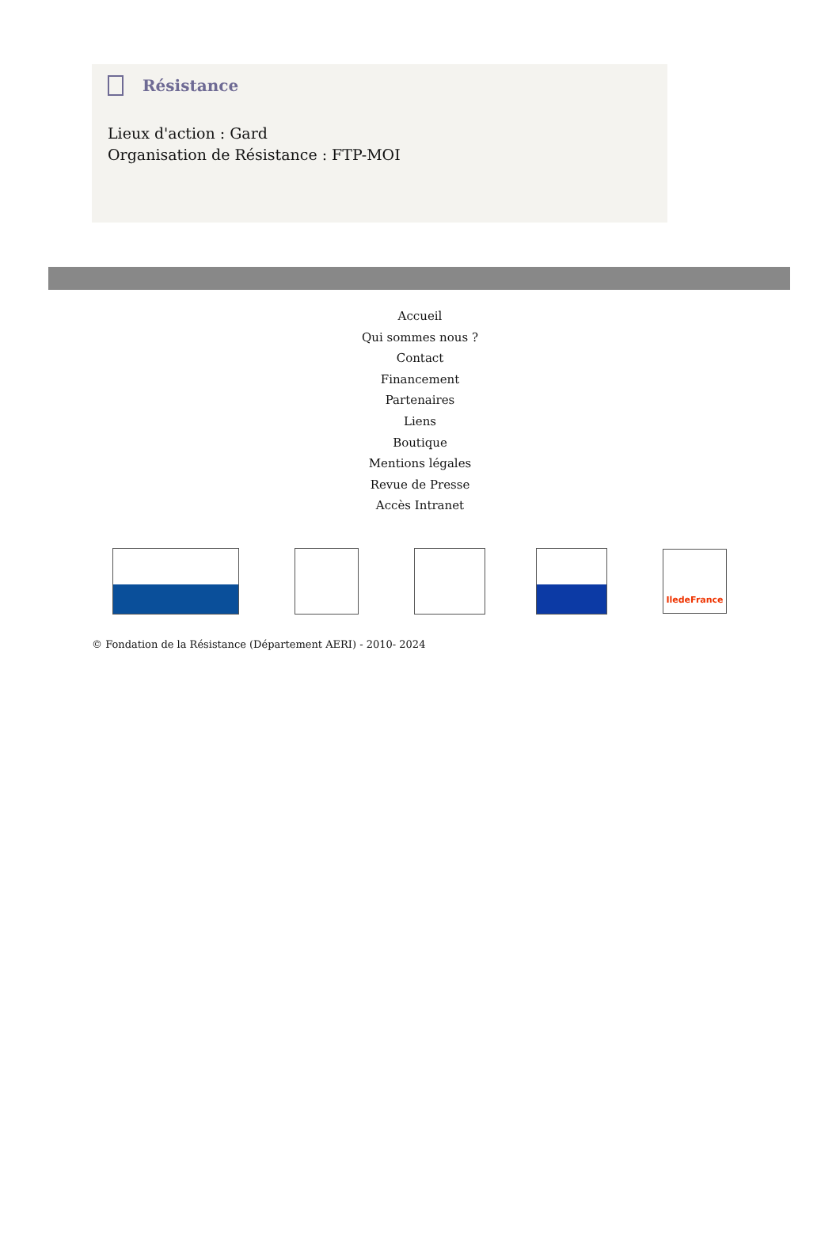Résistance
Lieux d'action : Gard
Organisation de Résistance : FTP-MOI
Accueil
Qui sommes nous ?
Contact
Financement
Partenaires
Liens
Boutique
Mentions légales
Revue de Presse
Accès Intranet
IledeFrance
© Fondation de la Résistance (Département AERI) - 2010- 2024